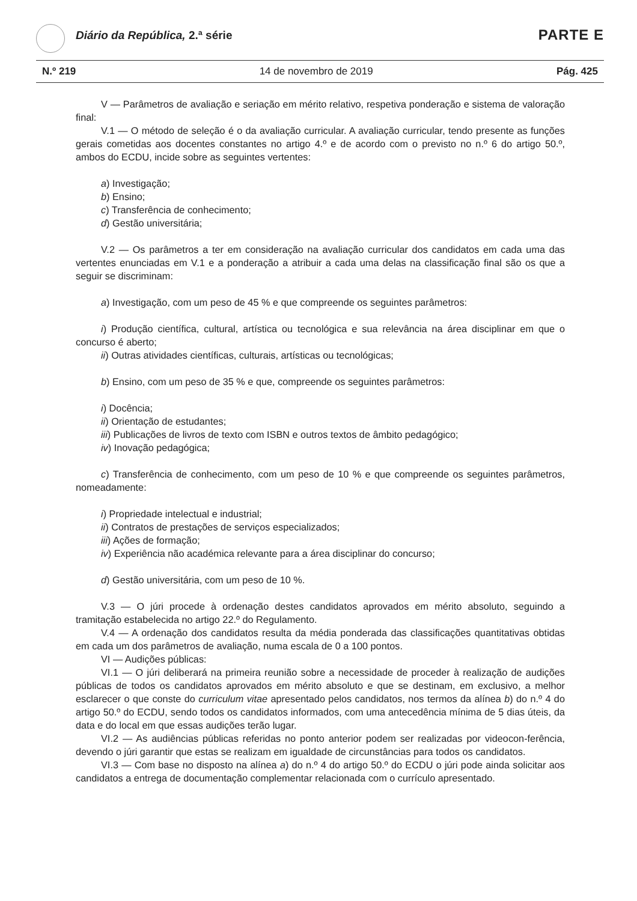Diário da República, 2.ª série PARTE E
N.º 219 14 de novembro de 2019 Pág. 425
V — Parâmetros de avaliação e seriação em mérito relativo, respetiva ponderação e sistema de valoração final:
V.1 — O método de seleção é o da avaliação curricular. A avaliação curricular, tendo presente as funções gerais cometidas aos docentes constantes no artigo 4.º e de acordo com o previsto no n.º 6 do artigo 50.º, ambos do ECDU, incide sobre as seguintes vertentes:
a) Investigação;
b) Ensino;
c) Transferência de conhecimento;
d) Gestão universitária;
V.2 — Os parâmetros a ter em consideração na avaliação curricular dos candidatos em cada uma das vertentes enunciadas em V.1 e a ponderação a atribuir a cada uma delas na classificação final são os que a seguir se discriminam:
a) Investigação, com um peso de 45 % e que compreende os seguintes parâmetros:
i) Produção científica, cultural, artística ou tecnológica e sua relevância na área disciplinar em que o concurso é aberto;
ii) Outras atividades científicas, culturais, artísticas ou tecnológicas;
b) Ensino, com um peso de 35 % e que, compreende os seguintes parâmetros:
i) Docência;
ii) Orientação de estudantes;
iii) Publicações de livros de texto com ISBN e outros textos de âmbito pedagógico;
iv) Inovação pedagógica;
c) Transferência de conhecimento, com um peso de 10 % e que compreende os seguintes parâmetros, nomeadamente:
i) Propriedade intelectual e industrial;
ii) Contratos de prestações de serviços especializados;
iii) Ações de formação;
iv) Experiência não académica relevante para a área disciplinar do concurso;
d) Gestão universitária, com um peso de 10 %.
V.3 — O júri procede à ordenação destes candidatos aprovados em mérito absoluto, seguindo a tramitação estabelecida no artigo 22.º do Regulamento.
V.4 — A ordenação dos candidatos resulta da média ponderada das classificações quantitativas obtidas em cada um dos parâmetros de avaliação, numa escala de 0 a 100 pontos.
VI — Audições públicas:
VI.1 — O júri deliberará na primeira reunião sobre a necessidade de proceder à realização de audições públicas de todos os candidatos aprovados em mérito absoluto e que se destinam, em exclusivo, a melhor esclarecer o que conste do curriculum vitae apresentado pelos candidatos, nos termos da alínea b) do n.º 4 do artigo 50.º do ECDU, sendo todos os candidatos informados, com uma antecedência mínima de 5 dias úteis, da data e do local em que essas audições terão lugar.
VI.2 — As audiências públicas referidas no ponto anterior podem ser realizadas por videocon-ferência, devendo o júri garantir que estas se realizam em igualdade de circunstâncias para todos os candidatos.
VI.3 — Com base no disposto na alínea a) do n.º 4 do artigo 50.º do ECDU o júri pode ainda solicitar aos candidatos a entrega de documentação complementar relacionada com o currículo apresentado.